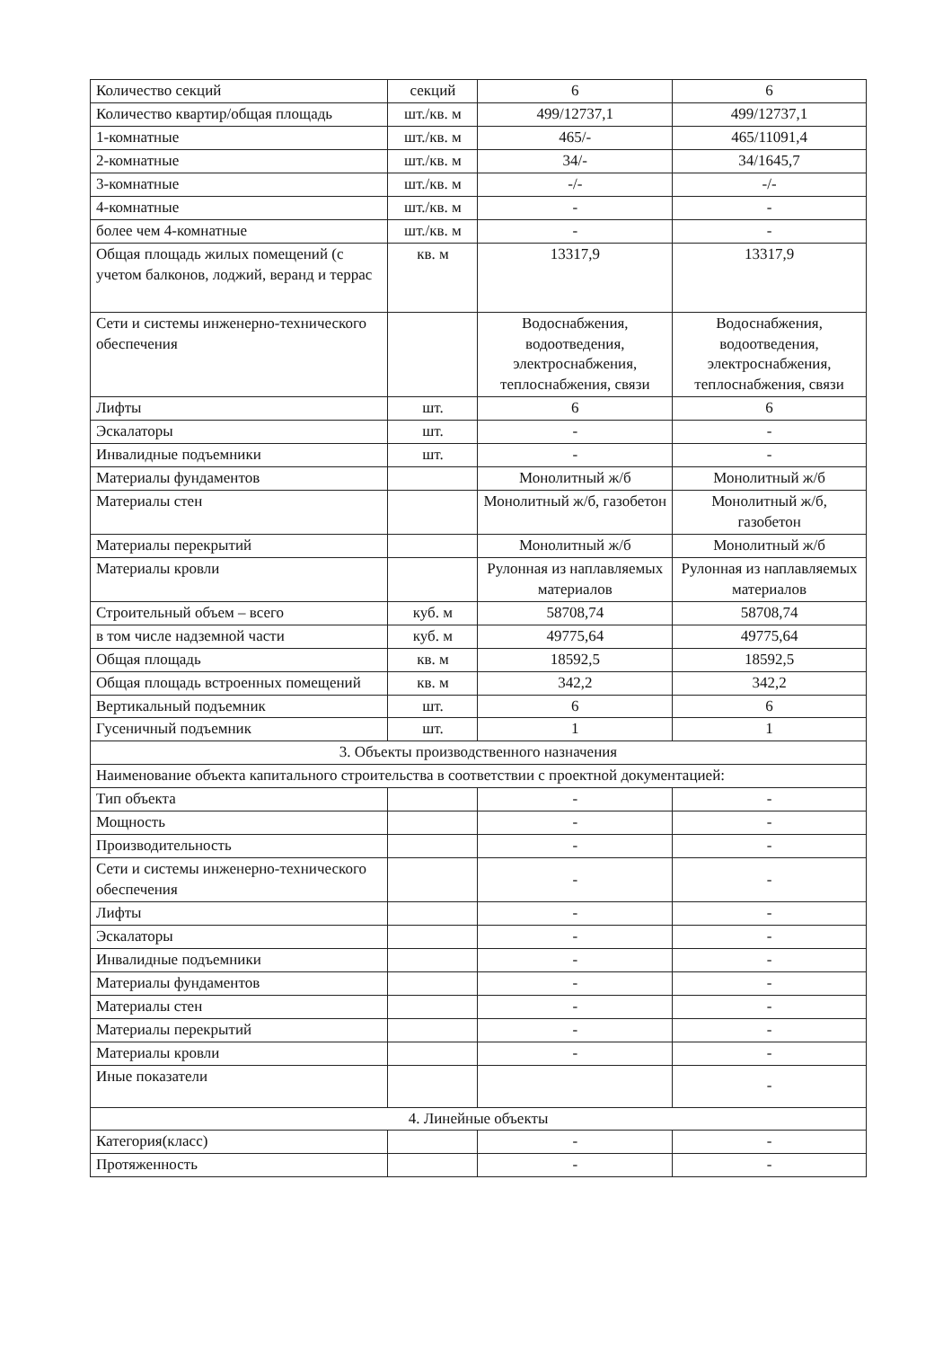| Количество секций | секций | 6 | 6 |
| Количество квартир/общая площадь | шт./кв. м | 499/12737,1 | 499/12737,1 |
| 1-комнатные | шт./кв. м | 465/- | 465/11091,4 |
| 2-комнатные | шт./кв. м | 34/- | 34/1645,7 |
| 3-комнатные | шт./кв. м | -/- | -/- |
| 4-комнатные | шт./кв. м | - | - |
| более чем 4-комнатные | шт./кв. м | - | - |
| Общая площадь жилых помещений (с учетом балконов, лоджий, веранд и террас | кв. м | 13317,9 | 13317,9 |
| Сети и системы инженерно-технического обеспечения | | Водоснабжения, водоотведения, электроснабжения, теплоснабжения, связи | Водоснабжения, водоотведения, электроснабжения, теплоснабжения, связи |
| Лифты | шт. | 6 | 6 |
| Эскалаторы | шт. | - | - |
| Инвалидные подъемники | шт. | - | - |
| Материалы фундаментов | | Монолитный ж/б | Монолитный ж/б |
| Материалы стен | | Монолитный ж/б, газобетон | Монолитный ж/б, газобетон |
| Материалы перекрытий | | Монолитный ж/б | Монолитный ж/б |
| Материалы кровли | | Рулонная из наплавляемых материалов | Рулонная из наплавляемых материалов |
| Строительный объем – всего | куб. м | 58708,74 | 58708,74 |
| в том числе надземной части | куб. м | 49775,64 | 49775,64 |
| Общая площадь | кв. м | 18592,5 | 18592,5 |
| Общая площадь встроенных помещений | кв. м | 342,2 | 342,2 |
| Вертикальный подъемник | шт. | 6 | 6 |
| Гусеничный подъемник | шт. | 1 | 1 |
| 3. Объекты производственного назначения | | | |
| Наименование объекта капитального строительства в соответствии с проектной документацией: | | | |
| Тип объекта | | - | - |
| Мощность | | - | - |
| Производительность | | - | - |
| Сети и системы инженерно-технического обеспечения | | - | - |
| Лифты | | - | - |
| Эскалаторы | | - | - |
| Инвалидные подъемники | | - | - |
| Материалы фундаментов | | - | - |
| Материалы стен | | - | - |
| Материалы перекрытий | | - | - |
| Материалы кровли | | - | - |
| Иные показатели | | | - |
| 4. Линейные объекты | | | |
| Категория(класс) | | - | - |
| Протяженность | | - | - |